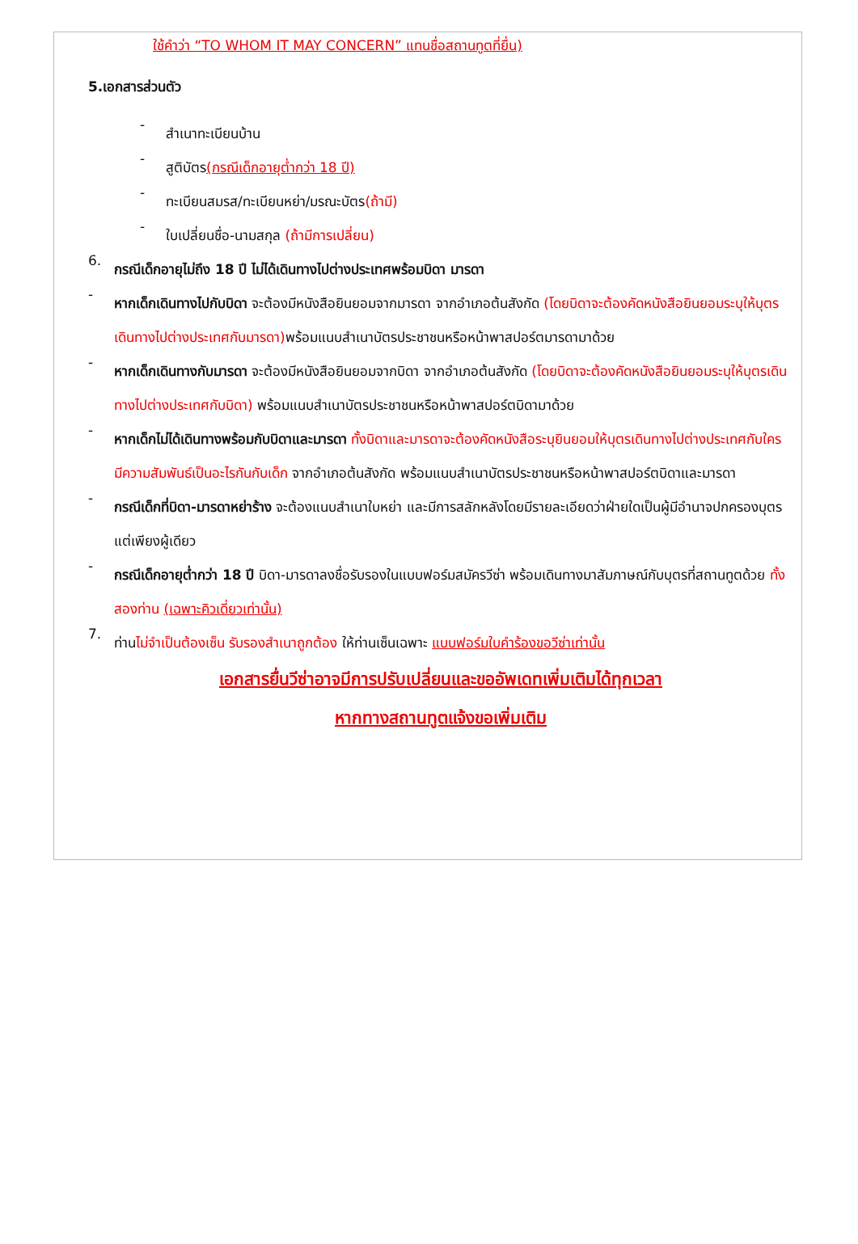ใช้คำว่า “TO WHOM IT MAY CONCERN” แทนชื่อสถานทูตที่ยื่น)
5.เอกสารส่วนตัว
-
สำเนาทะเบียนบ้าน
-
สูติบัตร(กรณีเด็กอายุต่ำกว่า 18 ปี)
-
ทะเบียนสมรส/ทะเบียนหย่า/มรณะบัตร(ถ้ามี)
-
ใบเปลี่ยนชื่อ-นามสกุล (ถ้ามีการเปลี่ยน)
6.
กรณีเด็กอายุไม่ถึง 18 ปี ไม่ได้เดินทางไปต่างประเทศพร้อมบิดา มารดา
-
หากเด็กเดินทางไปกับบิดา จะต้องมีหนังสือยินยอมจากมารดา จากอำเภอต้นสังกัด (โดยบิดาจะต้องคัดหนังสือยินยอมระบุให้บุตรเดินทางไปต่างประเทศกับมารดา) พร้อมแนบสำเนาบัตรประชาชนหรือหน้าพาสปอร์ตมารดามาด้วย
-
หากเด็กเดินทางกับมารดา จะต้องมีหนังสือยินยอมจากบิดา จากอำเภอต้นสังกัด (โดยบิดาจะต้องคัดหนังสือยินยอมระบุให้บุตรเดินทางไปต่างประเทศกับบิดา) พร้อมแนบสำเนาบัตรประชาชนหรือหน้าพาสปอร์ตบิดามาด้วย
-
หากเด็กไม่ได้เดินทางพร้อมกับบิดาและมารดา ทั้งบิดาและมารดาจะต้องคัดหนังสือระบุยินยอมให้บุตรเดินทางไปต่างประเทศกับใคร มีความสัมพันธ์เป็นอะไรกันกับเด็ก จากอำเภอต้นสังกัด พร้อมแนบสำเนาบัตรประชาชนหรือหน้าพาสปอร์ตบิดาและมารดา
-
กรณีเด็กที่บิดา-มารดาหย่าร้าง จะต้องแนบสำเนาใบหย่า และมีการสลักหลังโดยมีรายละเอียดว่าฝ่ายใดเป็นผู้มีอำนาจปกครองบุตรแต่เพียงผู้เดียว
-
กรณีเด็กอายุต่ำกว่า 18 ปี บิดา-มารดาลงชื่อรับรองในแบบฟอร์มสมัครวีซ่า พร้อมเดินทางมาสัมภาษณ์กับบุตรที่สถานทูตด้วย ทั้งสองท่าน (เฉพาะคิวเดี่ยวเท่านั้น)
7.
ท่านไม่จำเป็นต้องเซ็น รับรองสำเนาถูกต้อง ให้ท่านเซ็นเฉพาะ แบบฟอร์มใบคำร้องขอวีซ่าเท่านั้น
เอกสารยื่นวีซ่าอาจมีการปรับเปลี่ยนและขออัพเดทเพิ่มเติมได้ทุกเวลา
หากทางสถานทูตแจ้งขอเพิ่มเติม